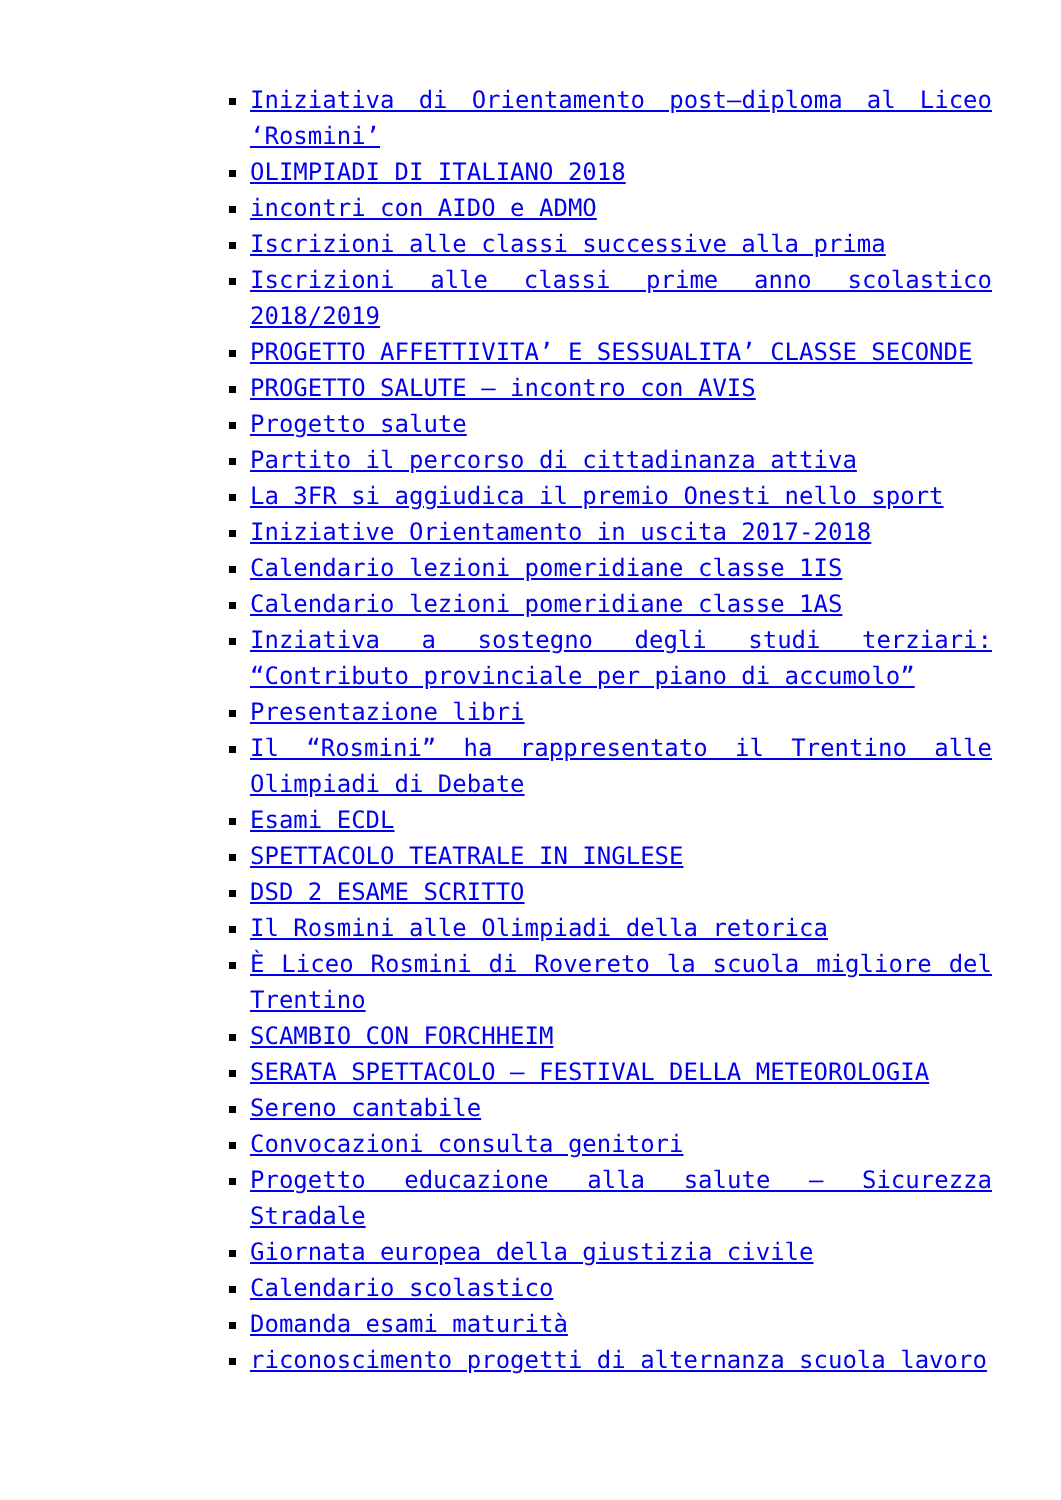Iniziativa di Orientamento post–diploma al Liceo ‘Rosmini’
OLIMPIADI DI ITALIANO 2018
incontri con AIDO e ADMO
Iscrizioni alle classi successive alla prima
Iscrizioni alle classi prime anno scolastico 2018/2019
PROGETTO AFFETTIVITA’ E SESSUALITA’ CLASSE SECONDE
PROGETTO SALUTE – incontro con AVIS
Progetto salute
Partito il percorso di cittadinanza attiva
La 3FR si aggiudica il premio Onesti nello sport
Iniziative Orientamento in uscita 2017-2018
Calendario lezioni pomeridiane classe 1IS
Calendario lezioni pomeridiane classe 1AS
Inziativa a sostegno degli studi terziari: “Contributo provinciale per piano di accumolo”
Presentazione libri
Il “Rosmini” ha rappresentato il Trentino alle Olimpiadi di Debate
Esami ECDL
SPETTACOLO TEATRALE IN INGLESE
DSD 2 ESAME SCRITTO
Il Rosmini alle Olimpiadi della retorica
È Liceo Rosmini di Rovereto la scuola migliore del Trentino
SCAMBIO CON FORCHHEIM
SERATA SPETTACOLO – FESTIVAL DELLA METEOROLOGIA
Sereno cantabile
Convocazioni consulta genitori
Progetto educazione alla salute – Sicurezza Stradale
Giornata europea della giustizia civile
Calendario scolastico
Domanda esami maturità
riconoscimento progetti di alternanza scuola lavoro